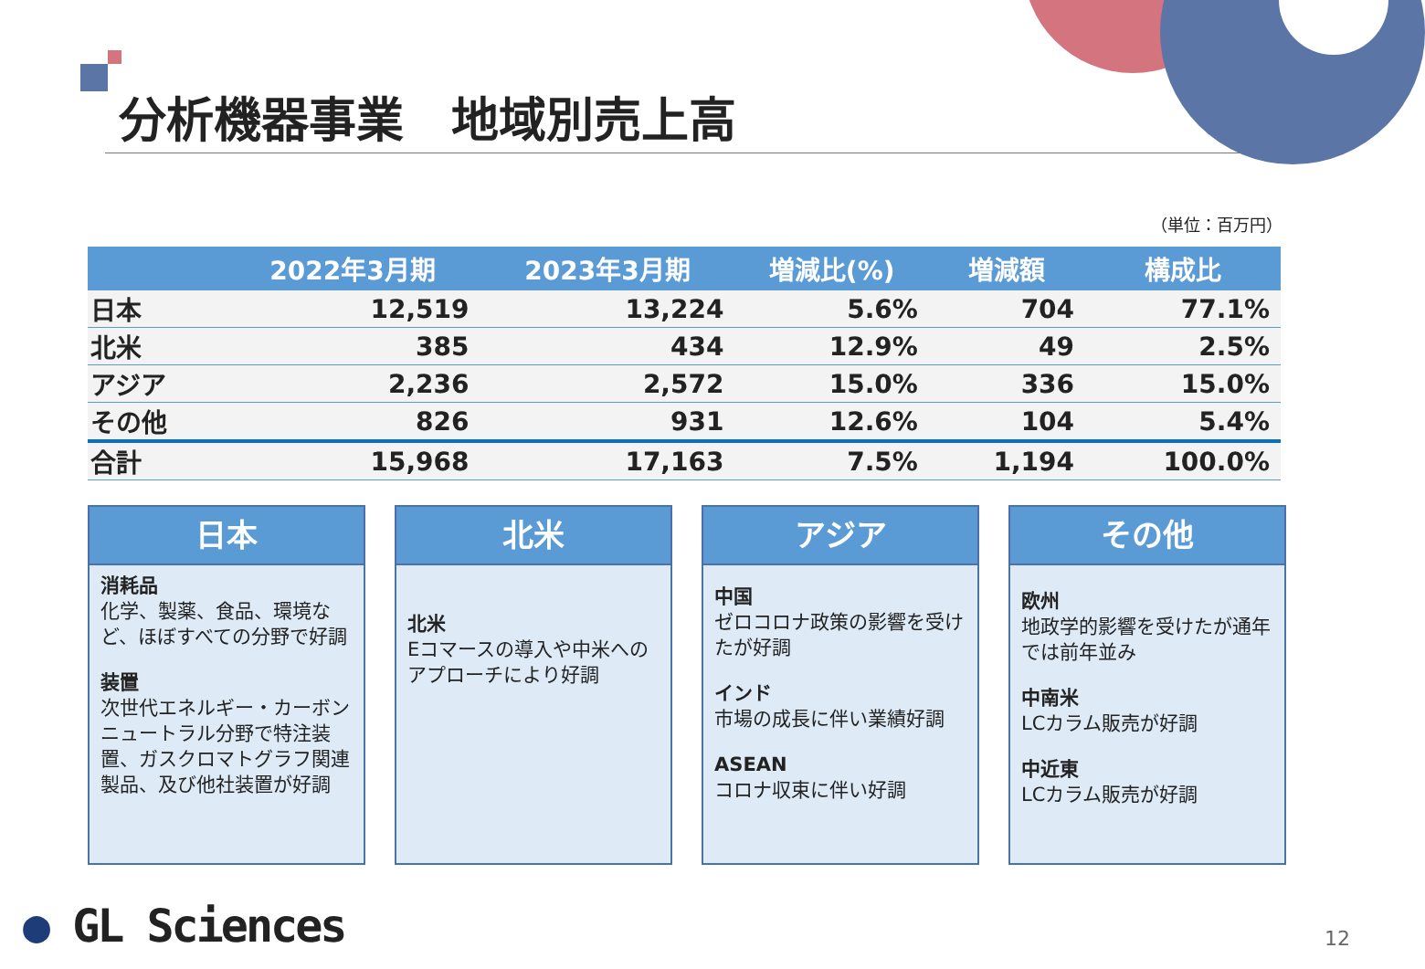分析機器事業　地域別売上高
（単位：百万円）
| | 2022年3月期 | 2023年3月期 | 増減比(%) | 増減額 | 構成比 |
| --- | --- | --- | --- | --- | --- |
| 日本 | 12,519 | 13,224 | 5.6% | 704 | 77.1% |
| 北米 | 385 | 434 | 12.9% | 49 | 2.5% |
| アジア | 2,236 | 2,572 | 15.0% | 336 | 15.0% |
| その他 | 826 | 931 | 12.6% | 104 | 5.4% |
| 合計 | 15,968 | 17,163 | 7.5% | 1,194 | 100.0% |
日本
消耗品
化学、製薬、食品、環境など、ほぼすべての分野で好調
装置
次世代エネルギー・カーボンニュートラル分野で特注装置、ガスクロマトグラフ関連製品、及び他社装置が好調
北米
北米
Eコマースの導入や中米へのアプローチにより好調
アジア
中国
ゼロコロナ政策の影響を受けたが好調
インド
市場の成長に伴い業績好調
ASEAN
コロナ収束に伴い好調
その他
欧州
地政学的影響を受けたが通年では前年並み
中南米
LCカラム販売が好調
中近東
LCカラム販売が好調
● GL Sciences 12